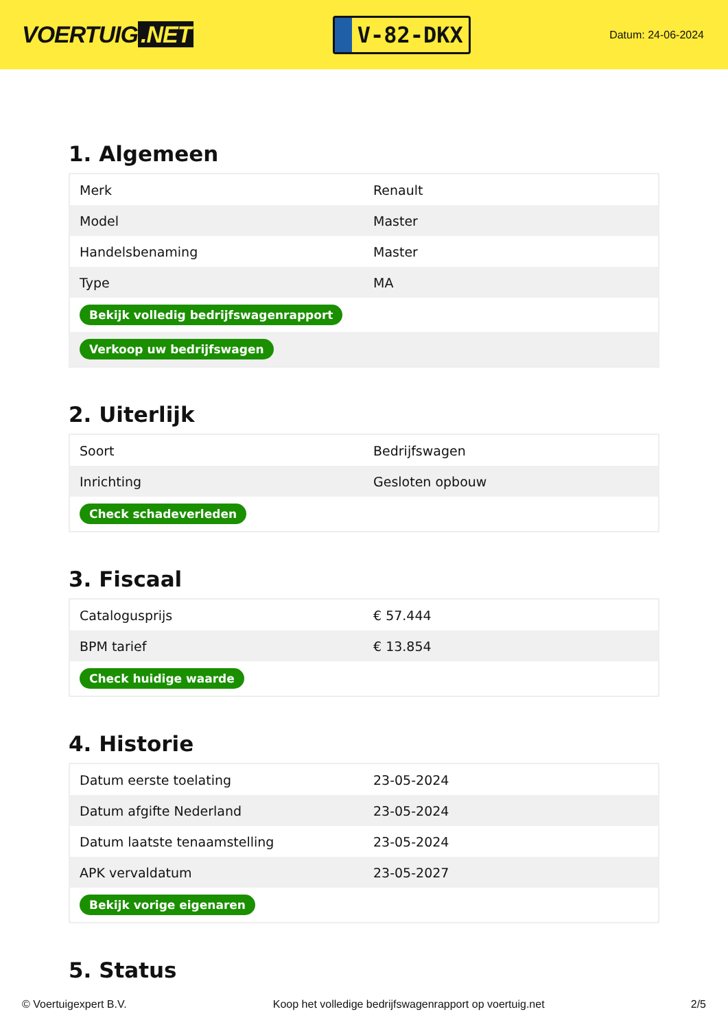VOERTUIG.NET
V-82-DKX
Datum: 24-06-2024
1. Algemeen
| Merk | Renault |
| Model | Master |
| Handelsbenaming | Master |
| Type | MA |
| Bekijk volledig bedrijfswagenrapport | |
| Verkoop uw bedrijfswagen | |
2. Uiterlijk
| Soort | Bedrijfswagen |
| Inrichting | Gesloten opbouw |
| Check schadeverleden | |
3. Fiscaal
| Catalogusprijs | € 57.444 |
| BPM tarief | € 13.854 |
| Check huidige waarde | |
4. Historie
| Datum eerste toelating | 23-05-2024 |
| Datum afgifte Nederland | 23-05-2024 |
| Datum laatste tenaamstelling | 23-05-2024 |
| APK vervaldatum | 23-05-2027 |
| Bekijk vorige eigenaren | |
5. Status
© Voertuigexpert B.V. Koop het volledige bedrijfswagenrapport op voertuig.net 2/5